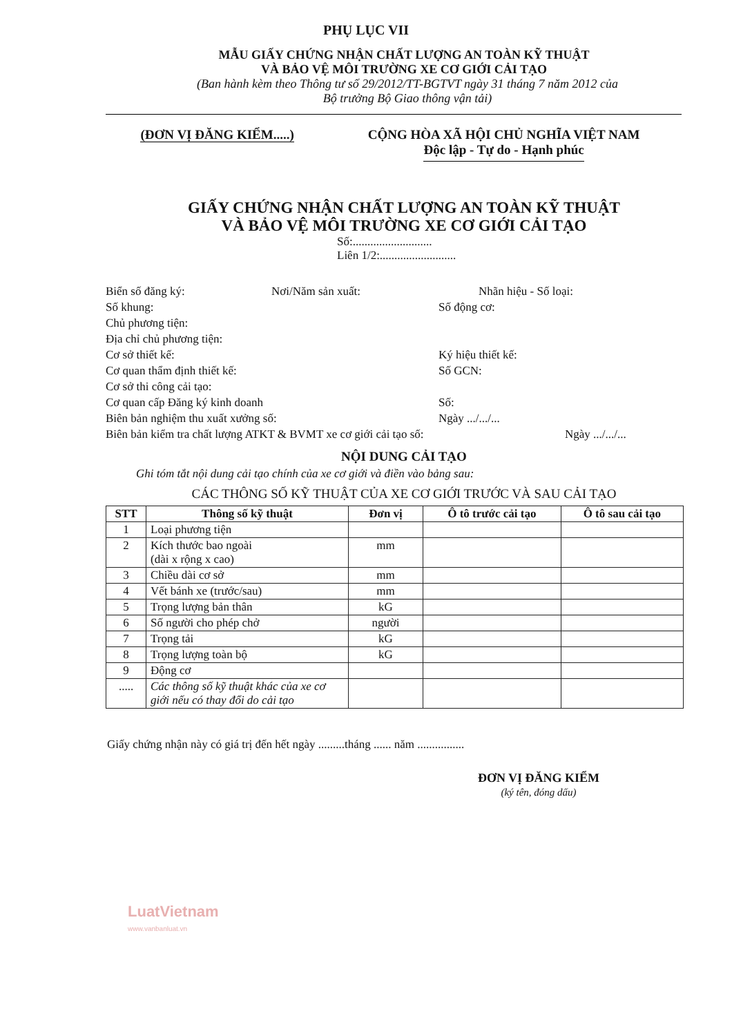PHỤ LỤC VII
MẪU GIẤY CHỨNG NHẬN CHẤT LƯỢNG AN TOÀN KỸ THUẬT
VÀ BẢO VỆ MÔI TRƯỜNG XE CƠ GIỚI CẢI TẠO
(Ban hành kèm theo Thông tư số 29/2012/TT-BGTVT ngày 31 tháng 7 năm 2012 của
Bộ trưởng Bộ Giao thông vận tải)
(ĐƠN VỊ ĐĂNG KIỂM.....) CỘNG HÒA XÃ HỘI CHỦ NGHĨA VIỆT NAM
Độc lập - Tự do - Hạnh phúc
GIẤY CHỨNG NHẬN CHẤT LƯỢNG AN TOÀN KỸ THUẬT
VÀ BẢO VỆ MÔI TRƯỜNG XE CƠ GIỚI CẢI TẠO
Số:...........................
Liên 1/2:..........................
Biển số đăng ký: Nơi/Năm sản xuất: Nhãn hiệu - Số loại:
Số khung: Số động cơ:
Chủ phương tiện:
Địa chỉ chủ phương tiện:
Cơ sở thiết kế: Ký hiệu thiết kế:
Cơ quan thẩm định thiết kế: Số GCN:
Cơ sở thi công cải tạo:
Cơ quan cấp Đăng ký kinh doanh Số:
Biên bản nghiệm thu xuất xưởng số: Ngày .../.../...
Biên bản kiểm tra chất lượng ATKT & BVMT xe cơ giới cải tạo số: Ngày .../.../...
NỘI DUNG CẢI TẠO
Ghi tóm tắt nội dung cải tạo chính của xe cơ giới và điền vào bảng sau:
CÁC THÔNG SỐ KỸ THUẬT CỦA XE CƠ GIỚI TRƯỚC VÀ SAU CẢI TẠO
| STT | Thông số kỹ thuật | Đơn vị | Ô tô trước cải tạo | Ô tô sau cải tạo |
| --- | --- | --- | --- | --- |
| 1 | Loại phương tiện | | | |
| 2 | Kích thước bao ngoài (dài x rộng x cao) | mm | | |
| 3 | Chiều dài cơ sở | mm | | |
| 4 | Vết bánh xe (trước/sau) | mm | | |
| 5 | Trọng lượng bản thân | kG | | |
| 6 | Số người cho phép chở | người | | |
| 7 | Trọng tải | kG | | |
| 8 | Trọng lượng toàn bộ | kG | | |
| 9 | Động cơ | | | |
| ..... | Các thông số kỹ thuật khác của xe cơ giới nếu có thay đổi do cải tạo | | | |
Giấy chứng nhận này có giá trị đến hết ngày .........tháng ...... năm ................
ĐƠN VỊ ĐĂNG KIỂM
(ký tên, đóng dấu)
LuatVietnam
www.vanbanluat.vn